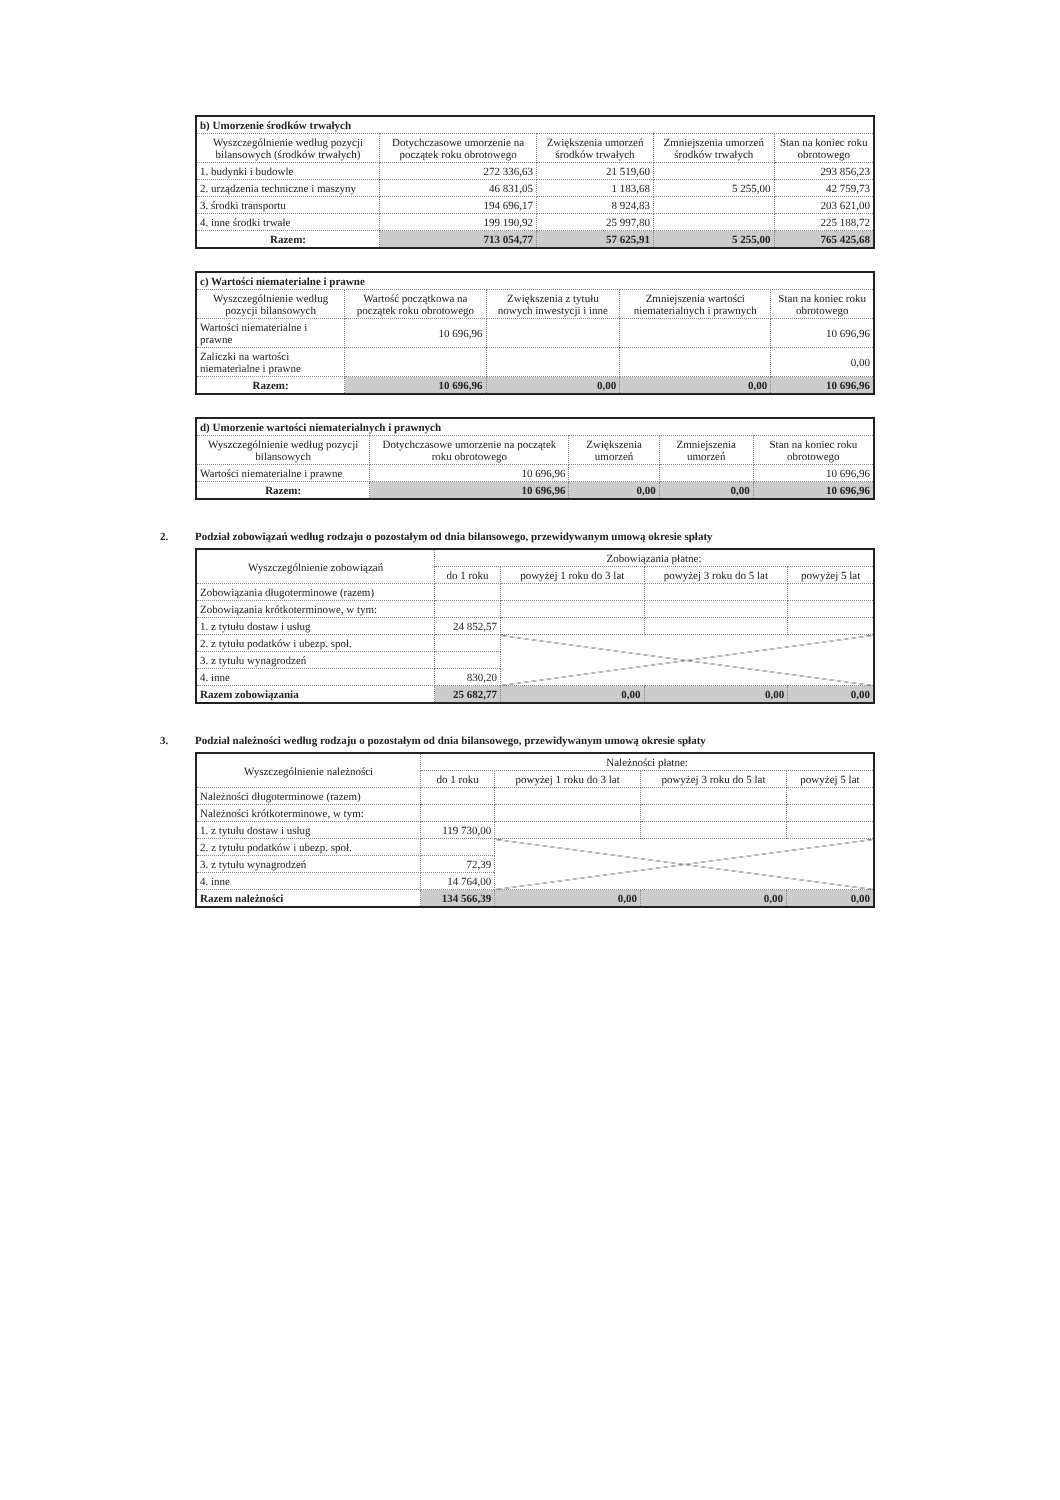| b) Umorzenie środków trwałych | | | | |
| Wyszczególnienie według pozycji bilansowych (środków trwałych) | Dotychczasowe umorzenie na początek roku obrotowego | Zwiększenia umorzeń środków trwałych | Zmniejszenia umorzeń środków trwałych | Stan na koniec roku obrotowego |
| 1. budynki i budowle | 272 336,63 | 21 519,60 | | 293 856,23 |
| 2. urządzenia techniczne i maszyny | 46 831,05 | 1 183,68 | 5 255,00 | 42 759,73 |
| 3. środki transportu | 194 696,17 | 8 924,83 | | 203 621,00 |
| 4. inne środki trwałe | 199 190,92 | 25 997,80 | | 225 188,72 |
| Razem: | 713 054,77 | 57 625,91 | 5 255,00 | 765 425,68 |
| c) Wartości niematerialne i prawne | | | | |
| Wyszczególnienie według pozycji bilansowych | Wartość początkowa na początek roku obrotowego | Zwiększenia z tytułu nowych inwestycji i inne | Zmniejszenia wartości niematerialnych i prawnych | Stan na koniec roku obrotowego |
| Wartości niematerialne i prawne | 10 696,96 | | | 10 696,96 |
| Zaliczki na wartości niematerialne i prawne | | | | 0,00 |
| Razem: | 10 696,96 | 0,00 | 0,00 | 10 696,96 |
| d) Umorzenie wartości niematerialnych i prawnych | | | | |
| Wyszczególnienie według pozycji bilansowych | Dotychczasowe umorzenie na początek roku obrotowego | Zwiększenia umorzeń | Zmniejszenia umorzeń | Stan na koniec roku obrotowego |
| Wartości niematerialne i prawne | 10 696,96 | | | 10 696,96 |
| Razem: | 10 696,96 | 0,00 | 0,00 | 10 696,96 |
2. Podział zobowiązań według rodzaju o pozostałym od dnia bilansowego, przewidywanym umową okresie spłaty
| Wyszczególnienie zobowiązań | Zobowiązania płatne: | | | |
| --- | --- | --- | --- | --- |
| | do 1 roku | powyżej 1 roku do 3 lat | powyżej 3 roku do 5 lat | powyżej 5 lat |
| Zobowiązania długoterminowe (razem) | | | | |
| Zobowiązania krótkoterminowe, w tym: | | | | |
| 1. z tytułu dostaw i usług | 24 852,57 | | | |
| 2. z tytułu podatków i ubezp. społ. | | | | |
| 3. z tytułu wynagrodzeń | | | | |
| 4. inne | 830,20 | | | |
| Razem zobowiązania | 25 682,77 | 0,00 | 0,00 | 0,00 |
3. Podział należności według rodzaju o pozostałym od dnia bilansowego, przewidywanym umową okresie spłaty
| Wyszczególnienie należności | Należności płatne: | | | |
| --- | --- | --- | --- | --- |
| | do 1 roku | powyżej 1 roku do 3 lat | powyżej 3 roku do 5 lat | powyżej 5 lat |
| Należności długoterminowe (razem) | | | | |
| Należności krótkoterminowe, w tym: | | | | |
| 1. z tytułu dostaw i usług | 119 730,00 | | | |
| 2. z tytułu podatków i ubezp. społ. | | | | |
| 3. z tytułu wynagrodzeń | 72,39 | | | |
| 4. inne | 14 764,00 | | | |
| Razem należności | 134 566,39 | 0,00 | 0,00 | 0,00 |